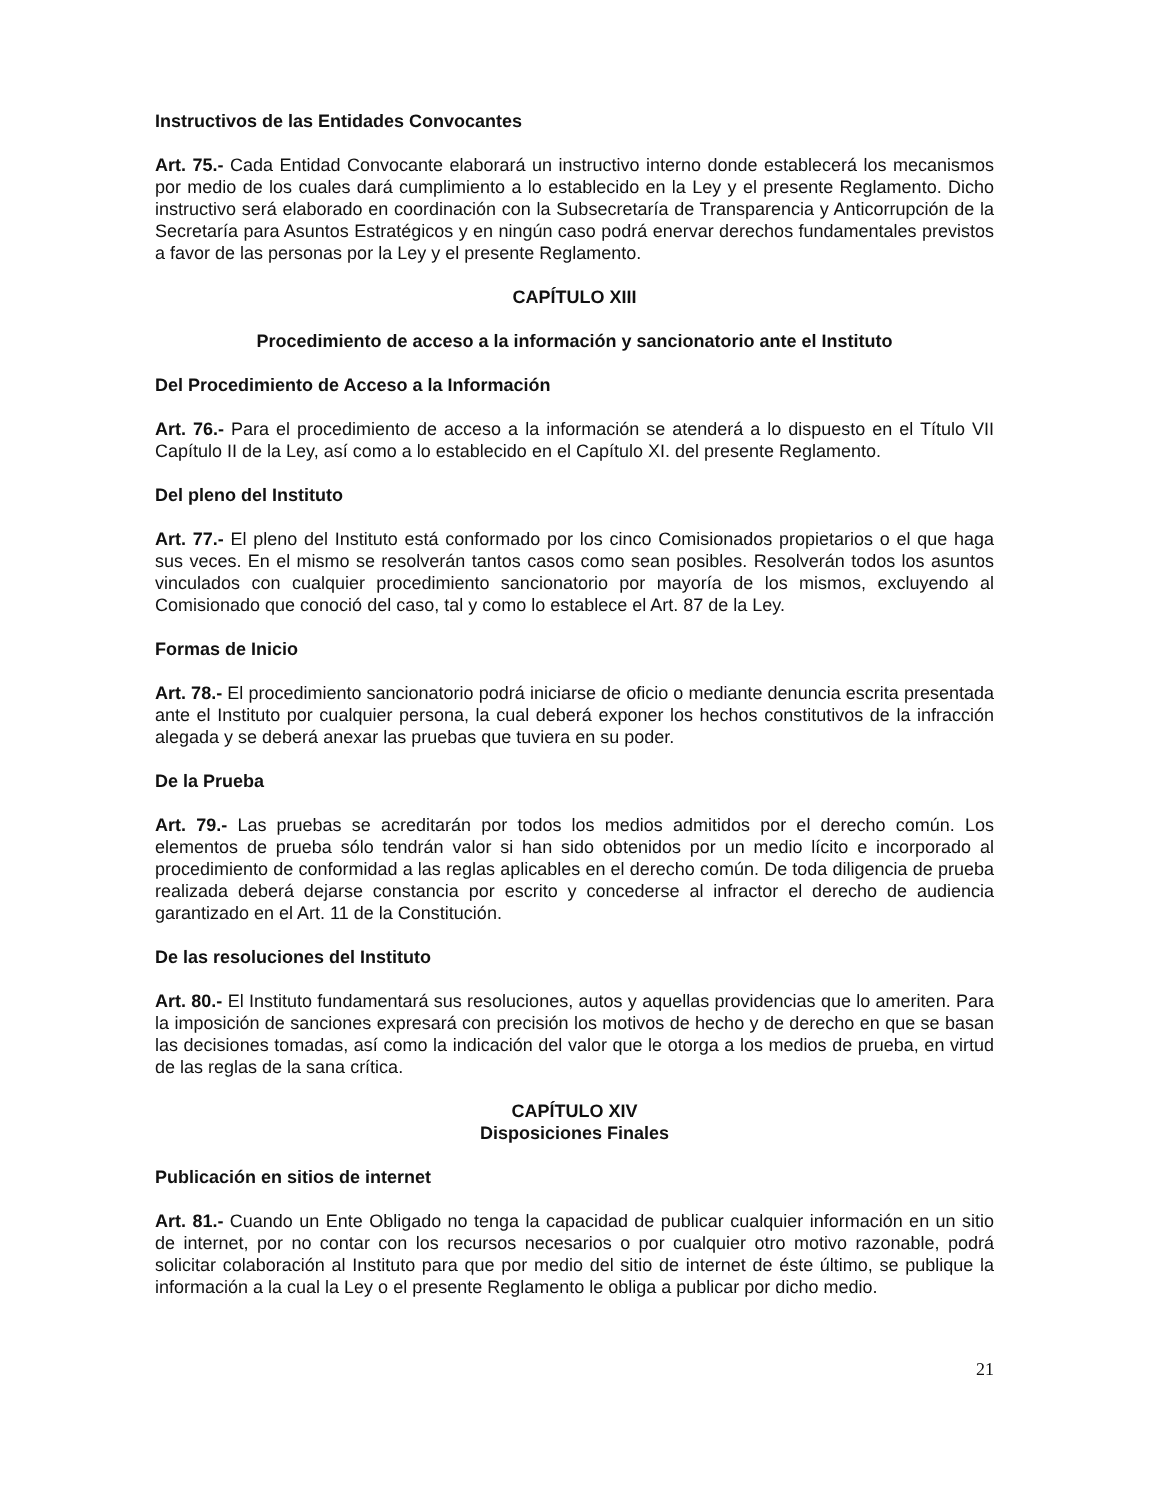Instructivos de las Entidades Convocantes
Art. 75.- Cada Entidad Convocante elaborará un instructivo interno donde establecerá los mecanismos por medio de los cuales dará cumplimiento a lo establecido en la Ley y el presente Reglamento. Dicho instructivo será elaborado en coordinación con la Subsecretaría de Transparencia y Anticorrupción de la Secretaría para Asuntos Estratégicos y en ningún caso podrá enervar derechos fundamentales previstos a favor de las personas por la Ley y el presente Reglamento.
CAPÍTULO XIII
Procedimiento de acceso a la información y sancionatorio ante el Instituto
Del Procedimiento de Acceso a la Información
Art. 76.- Para el procedimiento de acceso a la información se atenderá a lo dispuesto en el Título VII Capítulo II de la Ley, así como a lo establecido en el Capítulo XI. del presente Reglamento.
Del pleno del Instituto
Art. 77.- El pleno del Instituto está conformado por los cinco Comisionados propietarios o el que haga sus veces. En el mismo se resolverán tantos casos como sean posibles. Resolverán todos los asuntos vinculados con cualquier procedimiento sancionatorio por mayoría de los mismos, excluyendo al Comisionado que conoció del caso, tal y como lo establece el Art. 87 de la Ley.
Formas de Inicio
Art. 78.- El procedimiento sancionatorio podrá iniciarse de oficio o mediante denuncia escrita presentada ante el Instituto por cualquier persona, la cual deberá exponer los hechos constitutivos de la infracción alegada y se deberá anexar las pruebas que tuviera en su poder.
De la Prueba
Art. 79.- Las pruebas se acreditarán por todos los medios admitidos por el derecho común. Los elementos de prueba sólo tendrán valor si han sido obtenidos por un medio lícito e incorporado al procedimiento de conformidad a las reglas aplicables en el derecho común. De toda diligencia de prueba realizada deberá dejarse constancia por escrito y concederse al infractor el derecho de audiencia garantizado en el Art. 11 de la Constitución.
De las resoluciones del Instituto
Art. 80.- El Instituto fundamentará sus resoluciones, autos y aquellas providencias que lo ameriten. Para la imposición de sanciones expresará con precisión los motivos de hecho y de derecho en que se basan las decisiones tomadas, así como la indicación del valor que le otorga a los medios de prueba, en virtud de las reglas de la sana crítica.
CAPÍTULO XIV
Disposiciones Finales
Publicación en sitios de internet
Art. 81.- Cuando un Ente Obligado no tenga la capacidad de publicar cualquier información en un sitio de internet, por no contar con los recursos necesarios o por cualquier otro motivo razonable, podrá solicitar colaboración al Instituto para que por medio del sitio de internet de éste último, se publique la información a la cual la Ley o el presente Reglamento le obliga a publicar por dicho medio.
21